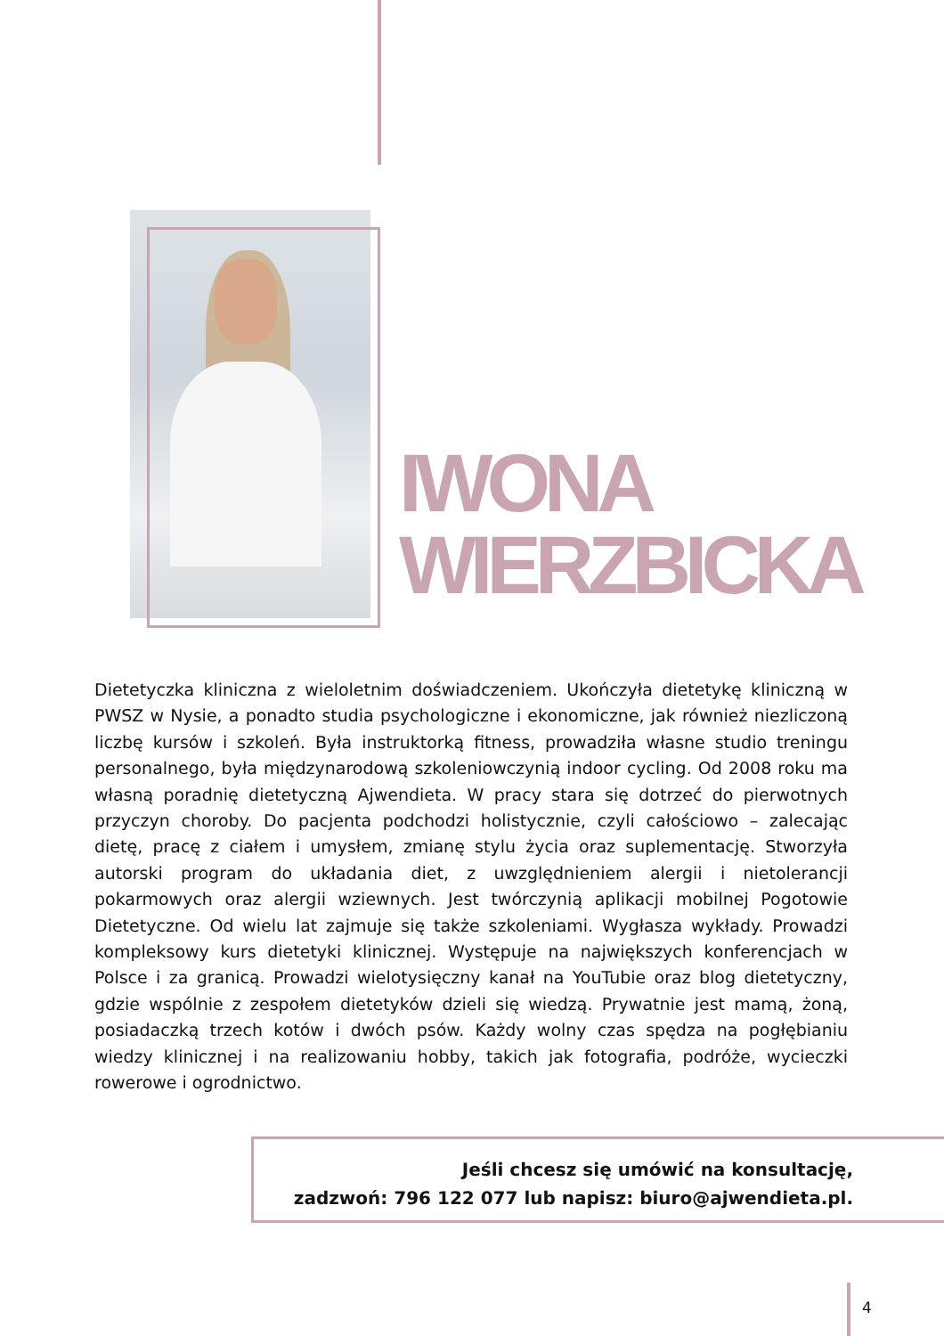IWONA
WIERZBICKA
Dietetyczka kliniczna z wieloletnim doświadczeniem. Ukończyła dietetykę kliniczną w PWSZ w Nysie, a ponadto studia psychologiczne i ekonomiczne, jak również niezliczoną liczbę kursów i szkoleń. Była instruktorką fitness, prowadziła własne studio treningu personalnego, była międzynarodową szkoleniowczynią indoor cycling. Od 2008 roku ma własną poradnię dietetyczną Ajwendieta. W pracy stara się dotrzeć do pierwotnych przyczyn choroby. Do pacjenta podchodzi holistycznie, czyli całościowo – zalecając dietę, pracę z ciałem i umysłem, zmianę stylu życia oraz suplementację. Stworzyła autorski program do układania diet, z uwzględnieniem alergii i nietolerancji pokarmowych oraz alergii wziewnych. Jest twórczynią aplikacji mobilnej Pogotowie Dietetyczne. Od wielu lat zajmuje się także szkoleniami. Wygłasza wykłady. Prowadzi kompleksowy kurs dietetyki klinicznej. Występuje na największych konferencjach w Polsce i za granicą. Prowadzi wielotysięczny kanał na YouTubie oraz blog dietetyczny, gdzie wspólnie z zespołem dietetyków dzieli się wiedzą. Prywatnie jest mamą, żoną, posiadaczką trzech kotów i dwóch psów. Każdy wolny czas spędza na pogłębianiu wiedzy klinicznej i na realizowaniu hobby, takich jak fotografia, podróże, wycieczki rowerowe i ogrodnictwo.
Jeśli chcesz się umówić na konsultację,
zadzwoń: 796 122 077 lub napisz: biuro@ajwendieta.pl.
4